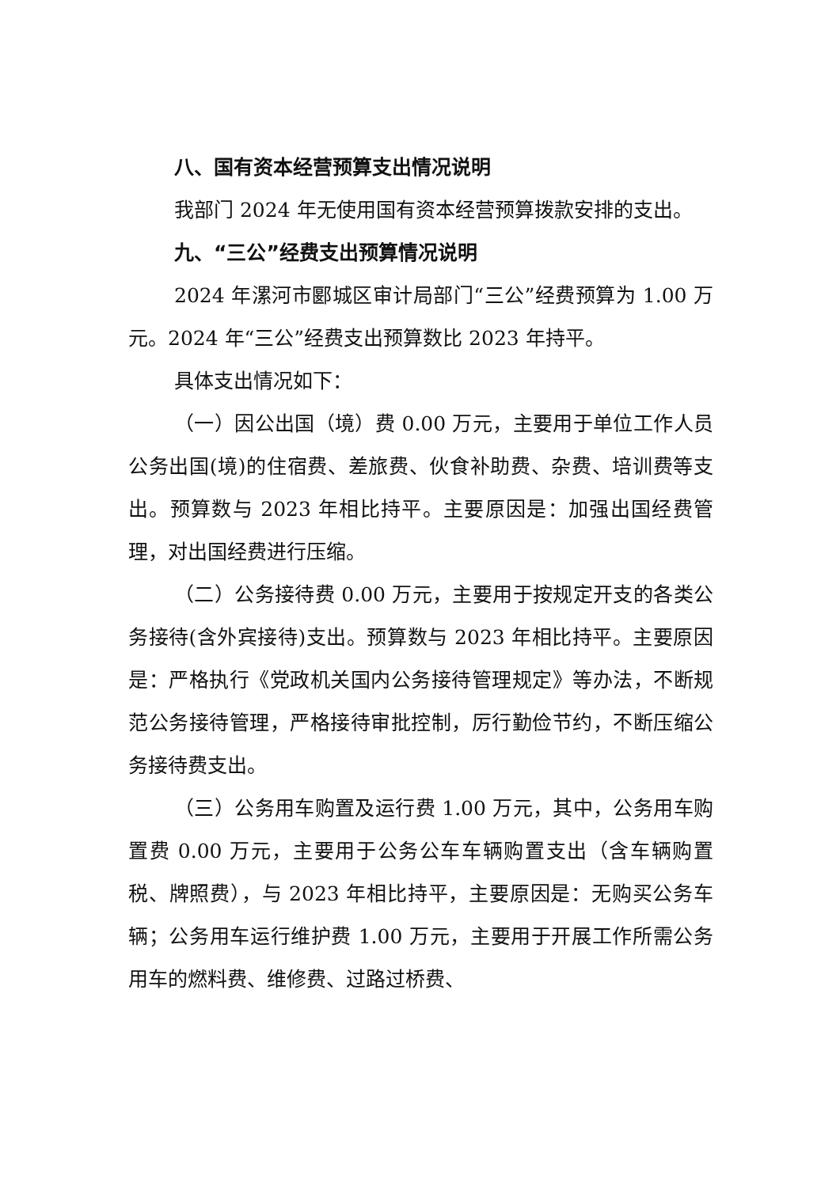八、国有资本经营预算支出情况说明
我部门 2024 年无使用国有资本经营预算拨款安排的支出。
九、“三公”经费支出预算情况说明
2024 年漯河市郾城区审计局部门“三公”经费预算为 1.00 万元。2024 年“三公”经费支出预算数比 2023 年持平。
具体支出情况如下：
（一）因公出国（境）费 0.00 万元，主要用于单位工作人员公务出国(境)的住宿费、差旅费、伙食补助费、杂费、培训费等支出。预算数与 2023 年相比持平。主要原因是：加强出国经费管理，对出国经费进行压缩。
（二）公务接待费 0.00 万元，主要用于按规定开支的各类公务接待(含外宾接待)支出。预算数与 2023 年相比持平。主要原因是：严格执行《党政机关国内公务接待管理规定》等办法，不断规范公务接待管理，严格接待审批控制，厉行勤俭节约，不断压缩公务接待费支出。
（三）公务用车购置及运行费 1.00 万元，其中，公务用车购置费 0.00 万元，主要用于公务公车车辆购置支出（含车辆购置税、牌照费），与 2023 年相比持平，主要原因是：无购买公务车辆；公务用车运行维护费 1.00 万元，主要用于开展工作所需公务用车的燃料费、维修费、过路过桥费、